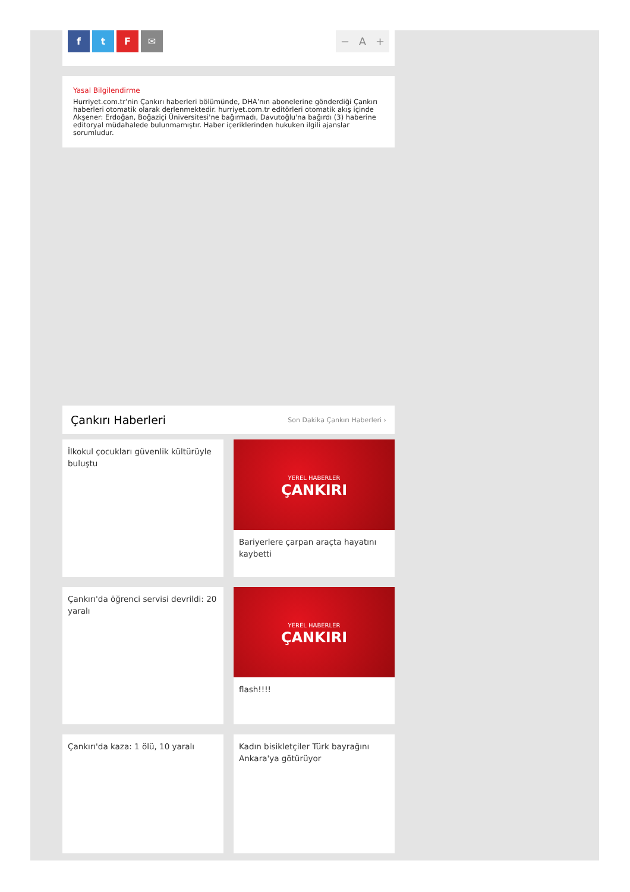ftF ✉
− A +
Yasal Bilgilendirme
Hurriyet.com.tr’nin Çankırı haberleri bölümünde, DHA’nın abonelerine gönderdiği Çankırı haberleri otomatik olarak derlenmektedir. hurriyet.com.tr editörleri otomatik akış içinde Akşener: Erdoğan, Boğaziçi Üniversitesi'ne bağırmadı, Davutoğlu'na bağırdı (3) haberine editoryal müdahalede bulunmamıştır. Haber içeriklerinden hukuken ilgili ajanslar sorumludur.
Çankırı Haberleri
Son Dakika Çankırı Haberleri ›
İlkokul çocukları güvenlik kültürüyle buluştu
YEREL HABERLER
ÇANKIRI
Bariyerlere çarpan araçta hayatını kaybetti
Çankırı'da öğrenci servisi devrildi: 20 yaralı
YEREL HABERLER
ÇANKIRI
flash!!!!
Çankırı'da kaza: 1 ölü, 10 yaralı
Kadın bisikletçiler Türk bayrağını Ankara'ya götürüyor